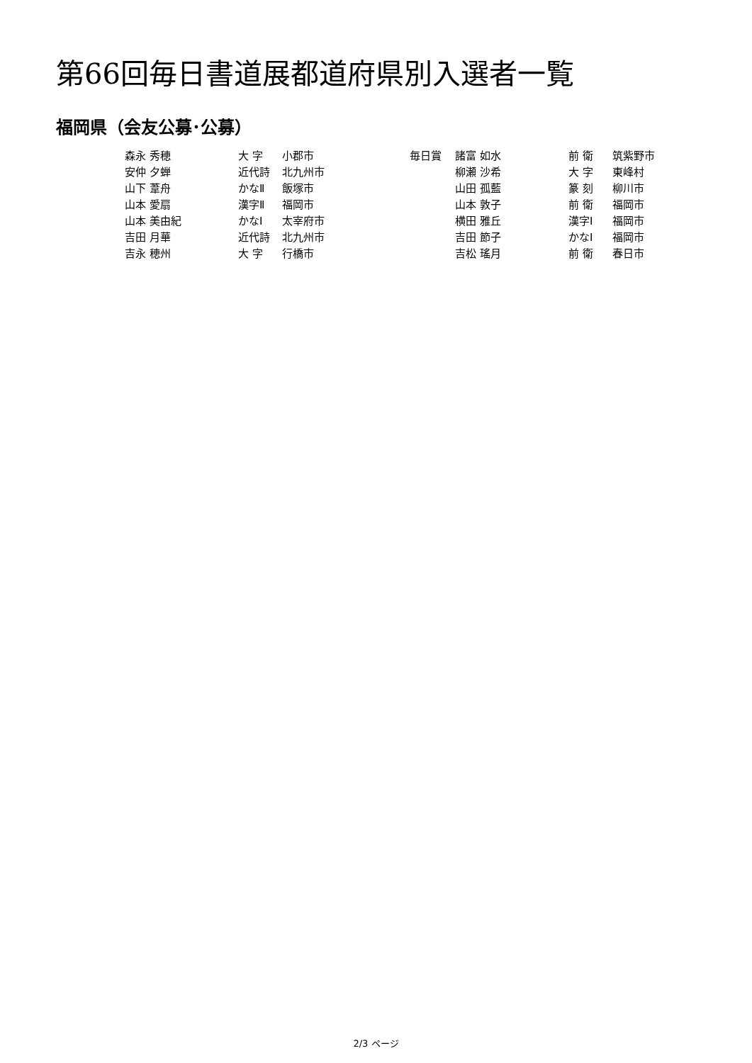第66回毎日書道展都道府県別入選者一覧
福岡県（会友公募･公募）
| 森永 秀穂 | 大 字 | 小郡市 | 毎日賞 | 諸富 如水 | 前 衛 | 筑紫野市 |
| 安仲 夕蝉 | 近代詩 | 北九州市 | | 柳瀬 沙希 | 大 字 | 東峰村 |
| 山下 葦舟 | かなⅡ | 飯塚市 | | 山田 孤藍 | 篆 刻 | 柳川市 |
| 山本 愛扇 | 漢字Ⅱ | 福岡市 | | 山本 敦子 | 前 衛 | 福岡市 |
| 山本 美由紀 | かなⅠ | 太宰府市 | | 横田 雅丘 | 漢字Ⅰ | 福岡市 |
| 吉田 月華 | 近代詩 | 北九州市 | | 吉田 節子 | かなⅠ | 福岡市 |
| 吉永 穂州 | 大 字 | 行橋市 | | 吉松 瑤月 | 前 衛 | 春日市 |
2/3 ページ